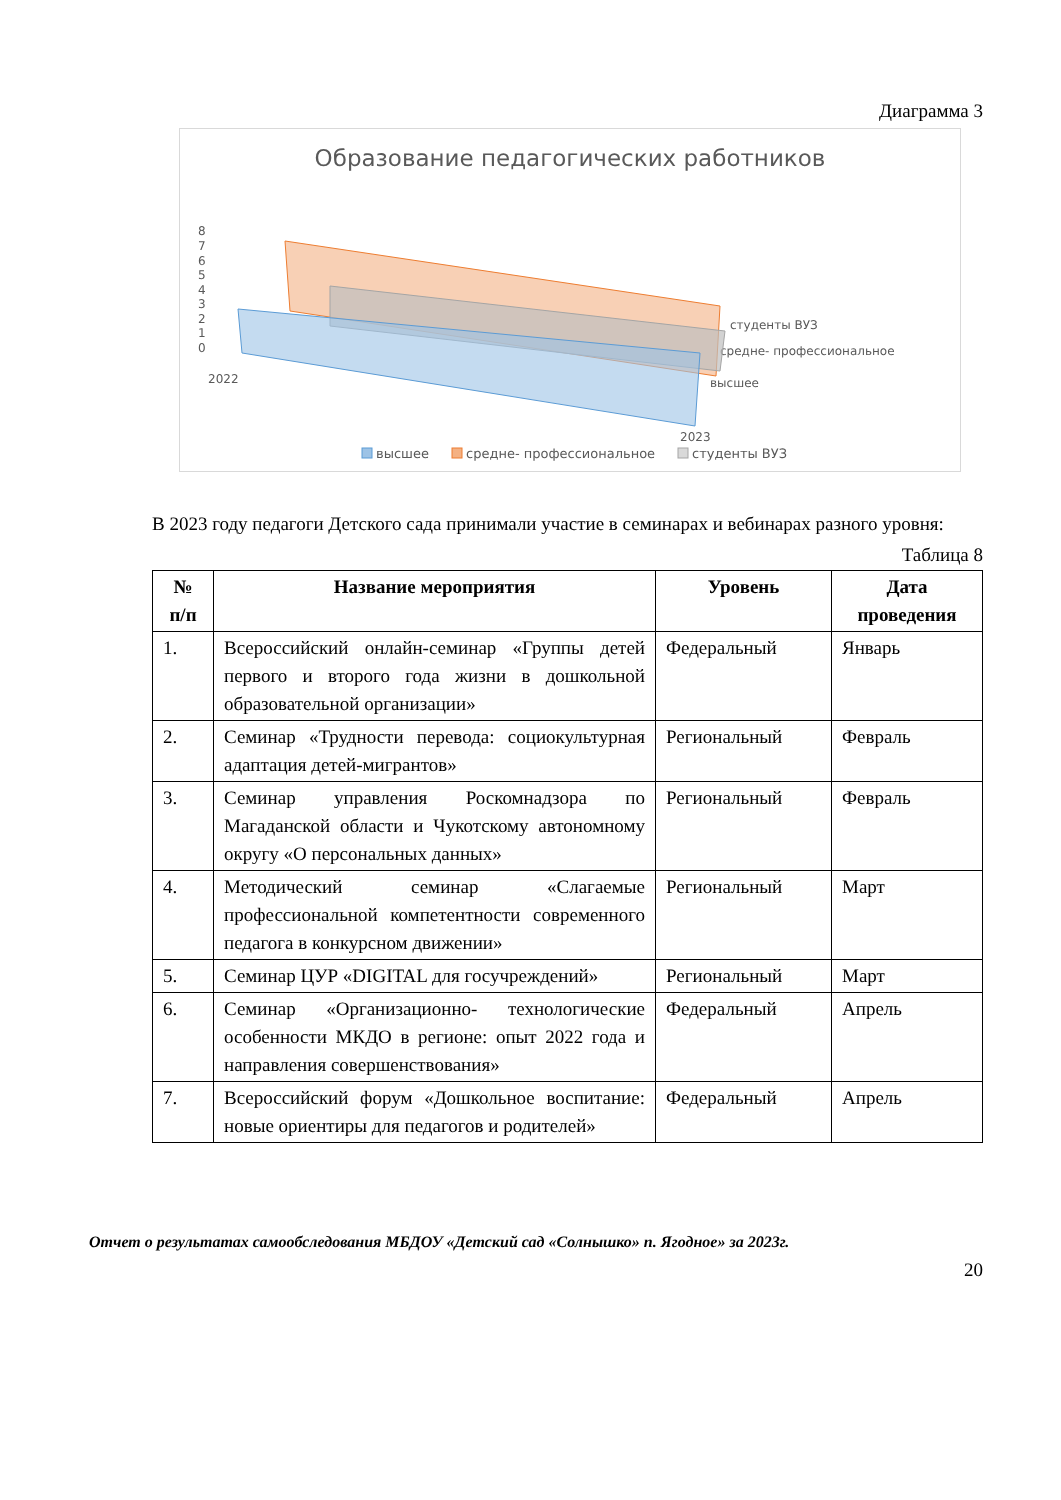Диаграмма 3
Образование педагогических работников
8
7
6
5
4
3
2
1
0
2022
2023
студенты ВУЗ
средне- профессиональное
высшее
высшее
средне- профессиональное
студенты ВУЗ
В 2023 году педагоги Детского сада принимали участие в семинарах и вебинарах разного уровня:
Таблица 8
| № п/п | Название мероприятия | Уровень | Дата проведения |
| --- | --- | --- | --- |
| 1. | Всероссийский онлайн-семинар «Группы детей первого и второго года жизни в дошкольной образовательной организации» | Федеральный | Январь |
| 2. | Семинар «Трудности перевода: социокультурная адаптация детей-мигрантов» | Региональный | Февраль |
| 3. | Семинар управления Роскомнадзора по Магаданской области и Чукотскому автономному округу «О персональных данных» | Региональный | Февраль |
| 4. | Методический семинар «Слагаемые профессиональной компетентности современного педагога в конкурсном движении» | Региональный | Март |
| 5. | Семинар ЦУР «DIGITAL для госучреждений» | Региональный | Март |
| 6. | Семинар «Организационно- технологические особенности МКДО в регионе: опыт 2022 года и направления совершенствования» | Федеральный | Апрель |
| 7. | Всероссийский форум «Дошкольное воспитание: новые ориентиры для педагогов и родителей» | Федеральный | Апрель |
Отчет о результатах самообследования МБДОУ «Детский сад «Солнышко» п. Ягодное» за 2023г.
20